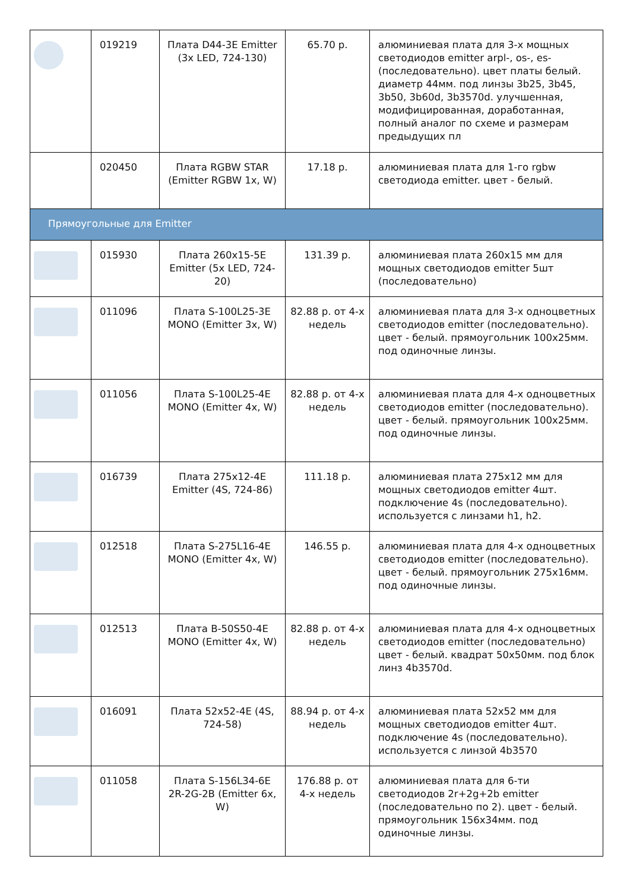| | 019219 | Плата D44-3E Emitter (3x LED, 724-130) | 65.70 р. | алюминиевая плата для 3-х мощных светодиодов emitter arpl-, os-, es- (последовательно). цвет платы белый. диаметр 44мм. под линзы 3b25, 3b45, 3b50, 3b60d, 3b3570d. улучшенная, модифицированная, доработанная, полный аналог по схеме и размерам предыдущих пл |
| | 020450 | Плата RGBW STAR (Emitter RGBW 1x, W) | 17.18 р. | алюминиевая плата для 1-го rgbw светодиода emitter. цвет - белый. |
| Прямоугольные для Emitter | | | | |
| | 015930 | Плата 260x15-5E Emitter (5x LED, 724-20) | 131.39 р. | алюминиевая плата 260x15 мм для мощных светодиодов emitter 5шт (последовательно) |
| | 011096 | Плата S-100L25-3E MONO (Emitter 3x, W) | 82.88 р. от 4-х недель | алюминиевая плата для 3-х одноцветных светодиодов emitter (последовательно). цвет - белый. прямоугольник 100x25мм. под одиночные линзы. |
| | 011056 | Плата S-100L25-4E MONO (Emitter 4x, W) | 82.88 р. от 4-х недель | алюминиевая плата для 4-х одноцветных светодиодов emitter (последовательно). цвет - белый. прямоугольник 100x25мм. под одиночные линзы. |
| | 016739 | Плата 275x12-4E Emitter (4S, 724-86) | 111.18 р. | алюминиевая плата 275x12 мм для мощных светодиодов emitter 4шт. подключение 4s (последовательно). используется с линзами h1, h2. |
| | 012518 | Плата S-275L16-4E MONO (Emitter 4x, W) | 146.55 р. | алюминиевая плата для 4-х одноцветных светодиодов emitter (последовательно). цвет - белый. прямоугольник 275x16мм. под одиночные линзы. |
| | 012513 | Плата B-50S50-4E MONO (Emitter 4x, W) | 82.88 р. от 4-х недель | алюминиевая плата для 4-х одноцветных светодиодов emitter (последовательно) цвет - белый. квадрат 50x50мм. под блок линз 4b3570d. |
| | 016091 | Плата 52x52-4E (4S, 724-58) | 88.94 р. от 4-х недель | алюминиевая плата 52x52 мм для мощных светодиодов emitter 4шт. подключение 4s (последовательно). используется с линзой 4b3570 |
| | 011058 | Плата S-156L34-6E 2R-2G-2B (Emitter 6x, W) | 176.88 р. от 4-х недель | алюминиевая плата для 6-ти светодиодов 2r+2g+2b emitter (последовательно по 2). цвет - белый. прямоугольник 156x34мм. под одиночные линзы. |